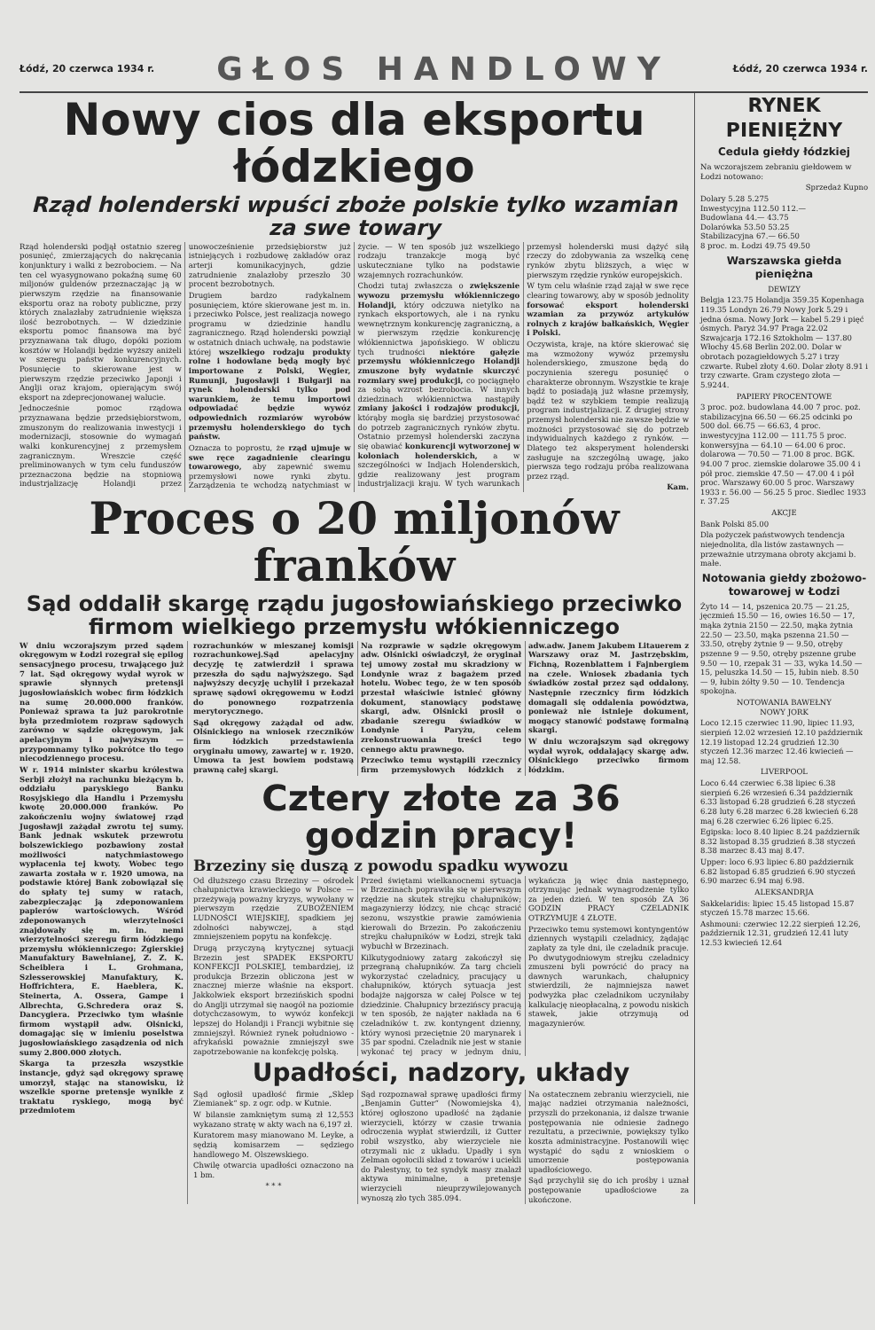Łódź, 20 czerwca 1934 r. GŁOS HANDLOWY Łódź, 20 czerwca 1934 r.
Nowy cios dla eksportu łódzkiego
Rząd holenderski wpuści zboże polskie tylko wzamian za swe towary
Rząd holenderski podjął ostatnio szereg posunięć, zmierzających do nakręcania konjunktury i walki z bezrobociem. — Na ten cel wyasygnowano pokaźną sumę 60 miljonów guldenów przeznaczając ją w pierwszym rzędzie na finansowanie eksportu oraz na roboty publiczne, przy których znalazłaby zatrudnienie większa ilość bezrobotnych. — W dziedzinie eksportu pomoc finansowa ma być przyznawana tak długo, dopóki poziom kosztów w Holandji będzie wyższy aniżeli w szeregu państw konkurencyjnych. Posunięcie to skierowane jest w pierwszym rzędzie przeciwko Japonji i Anglji oraz krajom, opierającym swój eksport na zdeprecjonowanej walucie.
Jednocześnie pomoc rządowa przyznawana będzie przedsiębiorstwom, zmuszonym do realizowania inwestycji i modernizacji, stosownie do wymagań walki konkurencyjnej z przemysłem zagranicznym. Wreszcie część preliminowanych w tym celu funduszów przeznaczona będzie na stopniową industrjalizację Holandji przez unowocześnienie przedsiębiorstw już istniejących i rozbudowę zakładów oraz arterji komunikacyjnych, gdzie zatrudnienie znalazłoby przeszło 30 procent bezrobotnych.
Drugiem bardzo radykalnem posunięciem, które skierowane jest m. in. i przeciwko Polsce, jest realizacja nowego programu w dziedzinie handlu zagranicznego. Rząd holenderski powziął w ostatnich dniach uchwałę, na podstawie której wszelkiego rodzaju produkty rolne i hodowlane będą mogły być importowane z Polski, Węgier, Rumunji, Jugosławji i Bułgarji na rynek holenderski tylko pod warunkiem, że temu importowi odpowiadać będzie wywóz odpowiednich rozmiarów wyrobów przemysłu holenderskiego do tych państw.
Oznacza to poprostu, że rząd ujmuje w swe ręce zagadnienie clearingu towarowego, aby zapewnić swemu przemysłowi nowe rynki zbytu. Zarządzenia te wchodzą natychmiast w życie. — W ten sposób już wszelkiego rodzaju tranzakcje mogą być uskuteczniane tylko na podstawie wzajemnych rozrachunków.
Chodzi tutaj zwłaszcza o zwiększenie wywozu przemysłu włókienniczego Holandji, który odczuwa nietylko na rynkach eksportowych, ale i na rynku wewnętrznym konkurencję zagraniczną, a w pierwszym rzędzie konkurencję włókiennictwa japońskiego. W obliczu tych trudności niektóre gałęzie przemysłu włókienniczego Holandji zmuszone były wydatnie skurczyć rozmiary swej produkcji, co pociągnęło za sobą wzrost bezrobocia. W innych dziedzinach włókiennictwa nastąpiły zmiany jakości i rodzajów produkcji, którąby mogła się bardziej przystosować do potrzeb zagranicznych rynków zbytu. Ostatnio przemysł holenderski zaczyna się obawiać konkurencji wytworzonej w koloniach holenderskich, a w szczególności w Indjach Holenderskich, gdzie realizowany jest program industrjalizacji kraju. W tych warunkach przemysł holenderski musi dążyć siłą rzeczy do zdobywania za wszelką cenę rynków zbytu bliższych, a więc w pierwszym rzędzie rynków europejskich.
W tym celu właśnie rząd zajął w swe ręce clearing towarowy, aby w sposób jednolity forsować eksport holenderski wzamian za przywóz artykułów rolnych z krajów bałkańskich, Węgier i Polski.
Oczywista, kraje, na które skierować się ma wzmożony wywóz przemysłu holenderskiego, zmuszone będą do poczynienia szeregu posunięć o charakterze obronnym. Wszystkie te kraje bądź to posiadają już własne przemysły, bądź też w szybkiem tempie realizują program industrjalizacji. Z drugiej strony przemysł holenderski nie zawsze będzie w możności przystosować się do potrzeb indywidualnych każdego z rynków. — Dlatego też aksperyment holenderski zasługuje na szczególną uwagę, jako pierwsza tego rodzaju próba realizowana przez rząd.
Kam.
Proces o 20 miljonów franków
Sąd oddalił skargę rządu jugosłowiańskiego przeciwko firmom wielkiego przemysłu włókienniczego
W dniu wczorajszym przed sądem okręgowym w Łodzi rozegrał się epilog sensacyjnego procesu, trwającego już 7 lat. Sąd okręgowy wydał wyrok w sprawie słynnych pretensji jugosłowiańskich wobec firm łódzkich na sumę 20.000.000 franków. Ponieważ sprawa ta już parokrotnie była przedmiotem rozpraw sądowych zarówno w sądzie okręgowym, jak apelacyjnym i najwyższym — przypomnamy tylko pokrótce tło tego niecodziennego procesu.
W r. 1914 minister skarbu królestwa Serbji złożył na rachunku bieżącym b. oddziału paryskiego Banku Rosyjskiego dla Handlu i Przemysłu kwotę 20.000.000 franków. Po zakończeniu wojny światowej rząd Jugosławji zażądał zwrotu tej sumy. Bank jednak wskutek przewrotu bolszewickiego pozbawiony został możliwości natychmiastowego wypłacenia tej kwoty. Wobec tego zawarta została w r. 1920 umowa, na podstawie której Bank zobowiązał się do spłaty tej sumy w ratach, zabezpieczając ją zdeponowaniem papierów wartościowych. Wśród zdeponowanych wierzytelności znajdowały się m. in. nemi wierzytelności szeregu firm łódzkiego przemysłu włókienniczego: Zgierskiej Manufaktury Bawełnianej, Z. Z. K. Scheiblera i L. Grohmana, Szlesserowskiej Manufaktury, K. Hoffrichtera, E. Haeblera, K. Steinerta, A. Ossera, Gampe i Albrechta, G.Schredera oraz S. Dancygiera. Przeciwko tym właśnie firmom wystąpił adw. Olśnicki, domagając się w imieniu poselstwa jugosłowiańskiego zasądzenia od nich sumy 2.800.000 złotych.
Skarga ta przeszła wszystkie instancje, gdyż sąd okręgowy sprawę umorzył, stając na stanowisku, iż wszelkie sporne pretensje wynikłe z traktatu ryskiego, mogą być przedmiotem
rozrachunków w mieszanej komisji rozrachunkowej.Sąd apelacyjny decyzję tę zatwierdził i sprawa przeszła do sądu najwyższego. Sąd najwyższy decyzję uchylił i przekazał sprawę sądowi okręgowemu w Łodzi do ponownego rozpatrzenia merytorycznego.
Sąd okręgowy zażądał od adw. Olśnickiego na wniosek rzeczników firm łódzkich przedstawienia oryginału umowy, zawartej w r. 1920. Umowa ta jest bowiem podstawą prawną całej skargi.
Na rozprawie w sądzie okręgowym adw. Olśnicki oświadczył, że oryginał tej umowy został mu skradziony w Londynie wraz z bagażem przed hotelu. Wobec tego, że w ten sposób przestał właściwie istnieć główny dokument, stanowiący podstawę skargi, adw. Olśnicki prosił o zbadanie szeregu świadków w Londynie i Paryżu, celem zrekonstruowania treści tego cennego aktu prawnego.
Przeciwko temu wystąpili rzecznicy firm przemysłowych łódzkich z adw.adw. Janem Jakubem Litauerem z Warszawy oraz M. Jastrzębskim, Fichną, Rozenblattem i Fajnbergiem na czele. Wniosek zbadania tych świadków został przez sąd oddalony. Następnie rzecznicy firm łódzkich domagali się oddalenia powództwa, ponieważ nie istnieje dokument, mogący stanowić podstawę formalną skargi.
W dniu wczorajszym sąd okręgowy wydał wyrok, oddalający skargę adw. Olśnickiego przeciwko firmom łódzkim.
Cztery złote za 36 godzin pracy!
Brzeziny się duszą z powodu spadku wywozu
Od dłuższego czasu Brzeziny — ośrodek chałupnictwa krawieckiego w Polsce — przeżywają poważny kryzys, wywołany w pierwszym rzędzie ZUBOŻENIEM LUDNOŚCI WIEJSKIEJ, spadkiem jej zdolności nabywczej, a stąd zmniejszeniem popytu na konfekcję.
Drugą przyczyną krytycznej sytuacji Brzezin jest SPADEK EKSPORTU KONFEKCJI POLSKIEJ, tembardziej, iż produkcja Brzezin obliczona jest w znacznej mierze właśnie na eksport. Jakkolwiek eksport brzezińskich spodni do Anglji utrzymał się naogół na poziomie dotychczasowym, to wywóz konfekcji lepszej do Holandji i Francji wybitnie się zmniejszył. Również rynek południowo - afrykański poważnie zmniejszył swe zapotrzebowanie na konfekcję polską.
Przed świętami wielkanocnemi sytuacja w Brzezinach poprawiła się w pierwszym rzędzie na skutek strejku chałupników; magazynierzy łódzcy, nie chcąc stracić sezonu, wszystkie prawie zamówienia kierowali do Brzezin. Po zakończeniu strejku chałupników w Łodzi, strejk taki wybuchł w Brzezinach.
Kilkutygodniowy zatarg zakończył się przegraną chałupników. Za targ chcieli wykorzystać czeladnicy, pracujący u chałupników, których sytuacja jest bodajże najgorsza w całej Polsce w tej dziedzinie. Chałupnicy brzezińscy pracują w ten sposób, że nająter nakłada na 6 czeladników t. zw. kontyngent dzienny, który wynosi przeciętnie 20 marynarek i 35 par spodni. Czeladnik nie jest w stanie wykonać tej pracy w jednym dniu, wykańcza ją więc dnia następnego, otrzymując jednak wynagrodzenie tylko za jeden dzień. W ten sposób ZA 36 GODZIN PRACY CZELADNIK OTRZYMUJE 4 ZŁOTE.
Przeciwko temu systemowi kontyngentów dziennych wystąpili czeladnicy, żądając zapłaty za tyle dni, ile czeladnik pracuje. Po dwutygodniowym strejku czeladnicy zmuszeni byli powrócić do pracy na dawnych warunkach, chałupnicy stwierdzili, że najmniejsza nawet podwyżka płac czeladnikom uczyniłaby kalkulację nieopłacalną, z powodu niskich stawek, jakie otrzymują od magazynierów.
Upadłości, nadzory, układy
Sąd ogłosił upadłość firmie „Sklep Ziemianek“ sp. z ogr. odp. w Kutnie.
W bilansie zamkniętym sumą zł 12,553 wykazano stratę w akty wach na 6,197 zł.
Kuratorem masy mianowano M. Leyke, a sędzią komisarzem — sędziego handlowego M. Olszewskiego.
Chwilę otwarcia upadłości oznaczono na 1 bm.
* * *
Sąd rozpoznawał sprawę upadłości firmy „Benjamin Gutter“ (Nowomiejska 4), której ogłoszono upadłość na żądanie wierzycieli, którzy w czasie trwania odroczenia wypłat stwierdzili, iż Gutter robił wszystko, aby wierzyciele nie otrzymali nic z układu. Upadły i syn Zelman ogołocili skład z towarów i uciekli do Palestyny, to też syndyk masy znalazł aktywa minimalne, a pretensje wierzycieli nieuprzywilejowanych wynoszą zło tych 385.094.
Na ostatecznem zebraniu wierzycieli, nie mając nadziei otrzymania należności, przyszli do przekonania, iż dalsze trwanie postępowania nie odniesie żadnego rezultatu, a przeciwnie, powiększy tylko koszta administracyjne. Postanowili więc wystąpić do sądu z wnioskiem o umorzenie postępowania upadłościowego.
Sąd przychylił się do ich prośby i uznał postępowanie upadłościowe za ukończone.
RYNEK PIENIĘŻNY
Cedula giełdy łódzkiej
Na wczorajszem zebraniu giełdowem w Łodzi notowano:
Sprzedaż Kupno
Dolary 5.28 5.275
Inwestycyjna 112.50 112.—
Budowlana 44.— 43.75
Dolarówka 53.50 53.25
Stabilizacyjna 67.— 66.50
8 proc. m. Łodzi 49.75 49.50
Warszawska giełda pieniężna
DEWIZY
Belgja 123.75 Holandja 359.35 Kopenhaga 119.35 Londyn 26.79 Nowy Jork 5.29 i jedna ósma. Nowy Jork — kabel 5.29 i pięć ósmych. Paryż 34.97 Praga 22.02 Szwajcarja 172.16 Sztokholm — 137.80 Włochy 45.68 Berlin 202.00. Dolar w obrotach pozagiełdowych 5.27 i trzy czwarte. Rubel złoty 4.60. Dolar złoty 8.91 i trzy czwarte. Gram czystego złota — 5.9244.
PAPIERY PROCENTOWE
3 proc. poż. budowlana 44.00 7 proc. poż. stabilizacyjna 66.50 — 66.25 odcinki po 500 dol. 66.75 — 66.63, 4 proc. inwestycyjna 112.00 — 111.75 5 proc. konwersyjna — 64.10 — 64.00 6 proc. dolarowa — 70.50 — 71.00 8 proc. BGK. 94.00 7 proc. ziemskie dolarowe 35.00 4 i pół proc. ziemskie 47.50 — 47.00 4 i pół proc. Warszawy 60.00 5 proc. Warszawy 1933 r. 56.00 — 56.25 5 proc. Siedlec 1933 r. 37.25
AKCJE
Bank Polski 85.00
Dla pożyczek państwowych tendencja niejednolita, dla listów zastawnych — przeważnie utrzymana obroty akcjami b. małe.
Notowania giełdy zbożowo-towarowej w Łodzi
Żyto 14 — 14, pszenica 20.75 — 21.25, jęczmień 15.50 — 16, owies 16.50 — 17, mąka żytnia 2150 — 22.50, mąka żytnia 22.50 — 23.50, mąka pszenna 21.50 — 33.50, otręby żytnie 9 — 9.50, otręby pszenne 9 — 9.50, otręby pszenne grube 9.50 — 10, rzepak 31 — 33, wyka 14.50 — 15, peluszka 14.50 — 15, łubin nieb. 8.50 — 9, łubin żółty 9.50 — 10. Tendencja spokojna.
NOTOWANIA BAWEŁNY
NOWY JORK
Loco 12.15 czerwiec 11.90, lipiec 11.93, sierpień 12.02 wrzesień 12.10 październik 12.19 listopad 12.24 grudzień 12.30 styczeń 12.36 marzec 12.46 kwiecień — maj 12.58.
LIVERPOOL
Loco 6.44 czerwiec 6.38 lipiec 6.38 sierpień 6.26 wrzesień 6.34 październik 6.33 listopad 6.28 grudzień 6.28 styczeń 6.28 luty 6.28 marzec 6.28 kwiecień 6.28 maj 6.28 czerwiec 6.26 lipiec 6.25.
Egipska: loco 8.40 lipiec 8.24 październik 8.32 listopad 8.35 grudzień 8.38 styczeń 8.38 marzec 8.43 maj 8.47.
Upper: loco 6.93 lipiec 6.80 październik 6.82 listopad 6.85 grudzień 6.90 styczeń 6.90 marzec 6.94 maj 6.98.
ALEKSANDRJA
Sakkelaridis: lipiec 15.45 listopad 15.87 styczeń 15.78 marzec 15.66.
Ashmouni: czerwiec 12.22 sierpień 12.26, październik 12.31, grudzień 12.41 luty 12.53 kwiecień 12.64